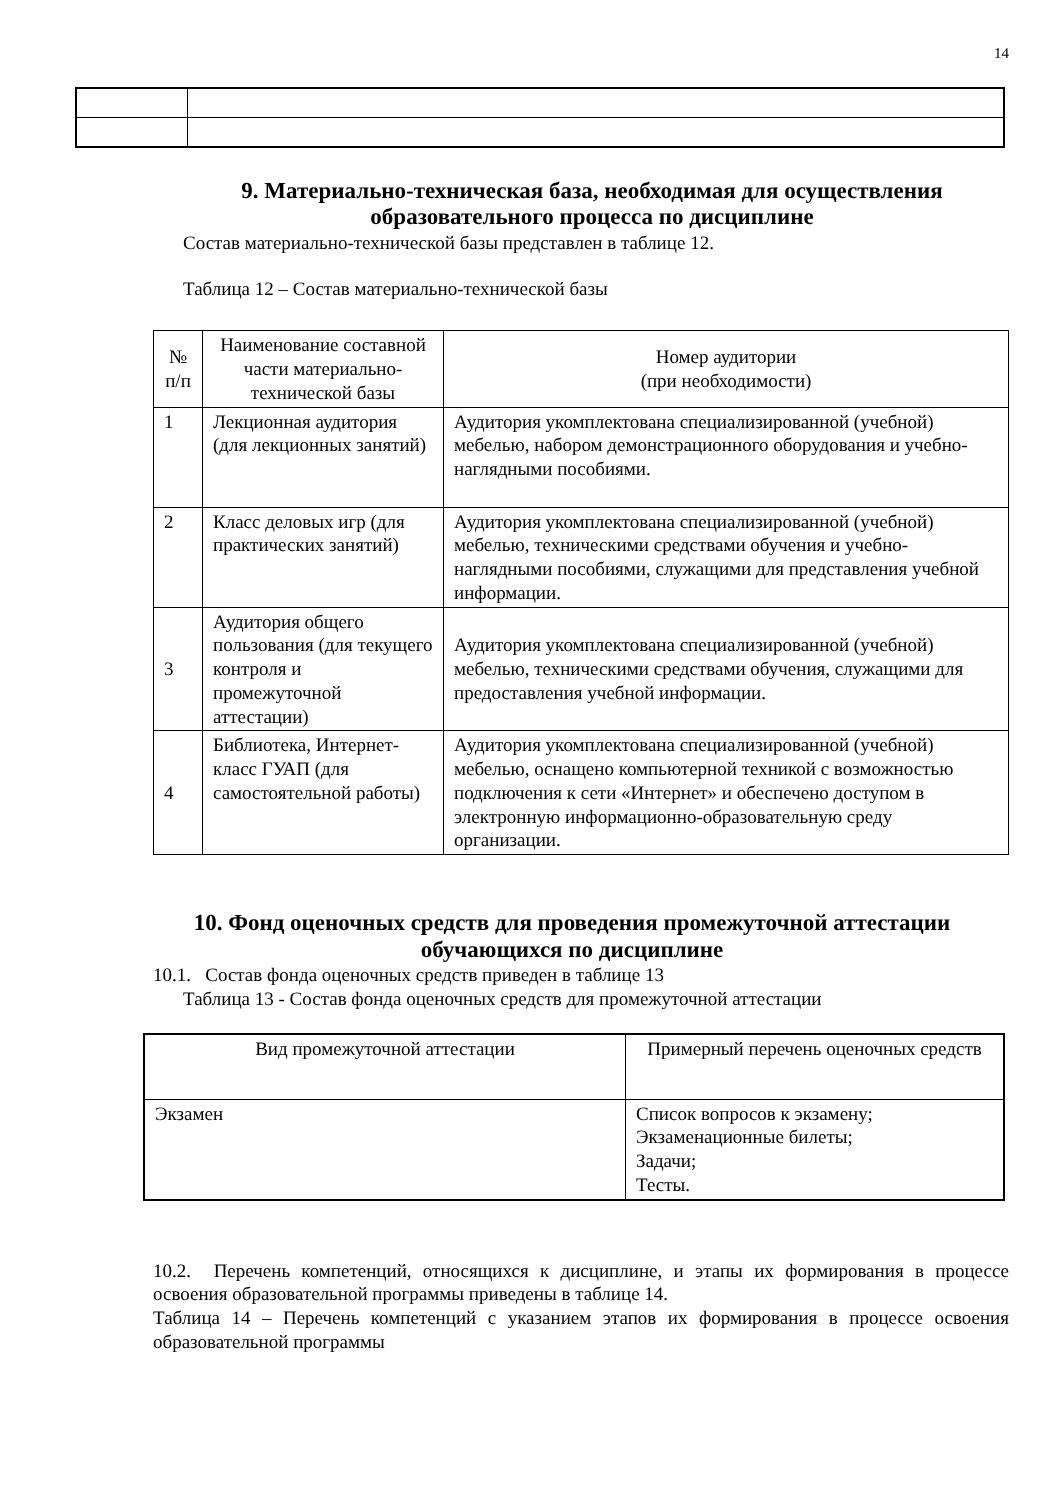14
9. Материально-техническая база, необходимая для осуществления образовательного процесса по дисциплине
Состав материально-технической базы представлен в таблице 12.
Таблица 12 – Состав материально-технической базы
| № п/п | Наименование составной части материально-технической базы | Номер аудитории (при необходимости) |
| --- | --- | --- |
| 1 | Лекционная аудитория (для лекционных занятий) | Аудитория укомплектована специализированной (учебной) мебелью, набором демонстрационного оборудования и учебно-наглядными пособиями. |
| 2 | Класс деловых игр (для практических занятий) | Аудитория укомплектована специализированной (учебной) мебелью, техническими средствами обучения и учебно-наглядными пособиями, служащими для представления учебной информации. |
| 3 | Аудитория общего пользования (для текущего контроля и промежуточной аттестации) | Аудитория укомплектована специализированной (учебной) мебелью, техническими средствами обучения, служащими для предоставления учебной информации. |
| 4 | Библиотека, Интернет-класс ГУАП (для самостоятельной работы) | Аудитория укомплектована специализированной (учебной) мебелью, оснащено компьютерной техникой с возможностью подключения к сети «Интернет» и обеспечено доступом в электронную информационно-образовательную среду организации. |
10. Фонд оценочных средств для проведения промежуточной аттестации обучающихся по дисциплине
10.1. Состав фонда оценочных средств приведен в таблице 13
Таблица 13 - Состав фонда оценочных средств для промежуточной аттестации
| Вид промежуточной аттестации | Примерный перечень оценочных средств |
| --- | --- |
| Экзамен | Список вопросов к экзамену; Экзаменационные билеты; Задачи; Тесты. |
10.2. Перечень компетенций, относящихся к дисциплине, и этапы их формирования в процессе освоения образовательной программы приведены в таблице 14.
Таблица 14 – Перечень компетенций с указанием этапов их формирования в процессе освоения образовательной программы